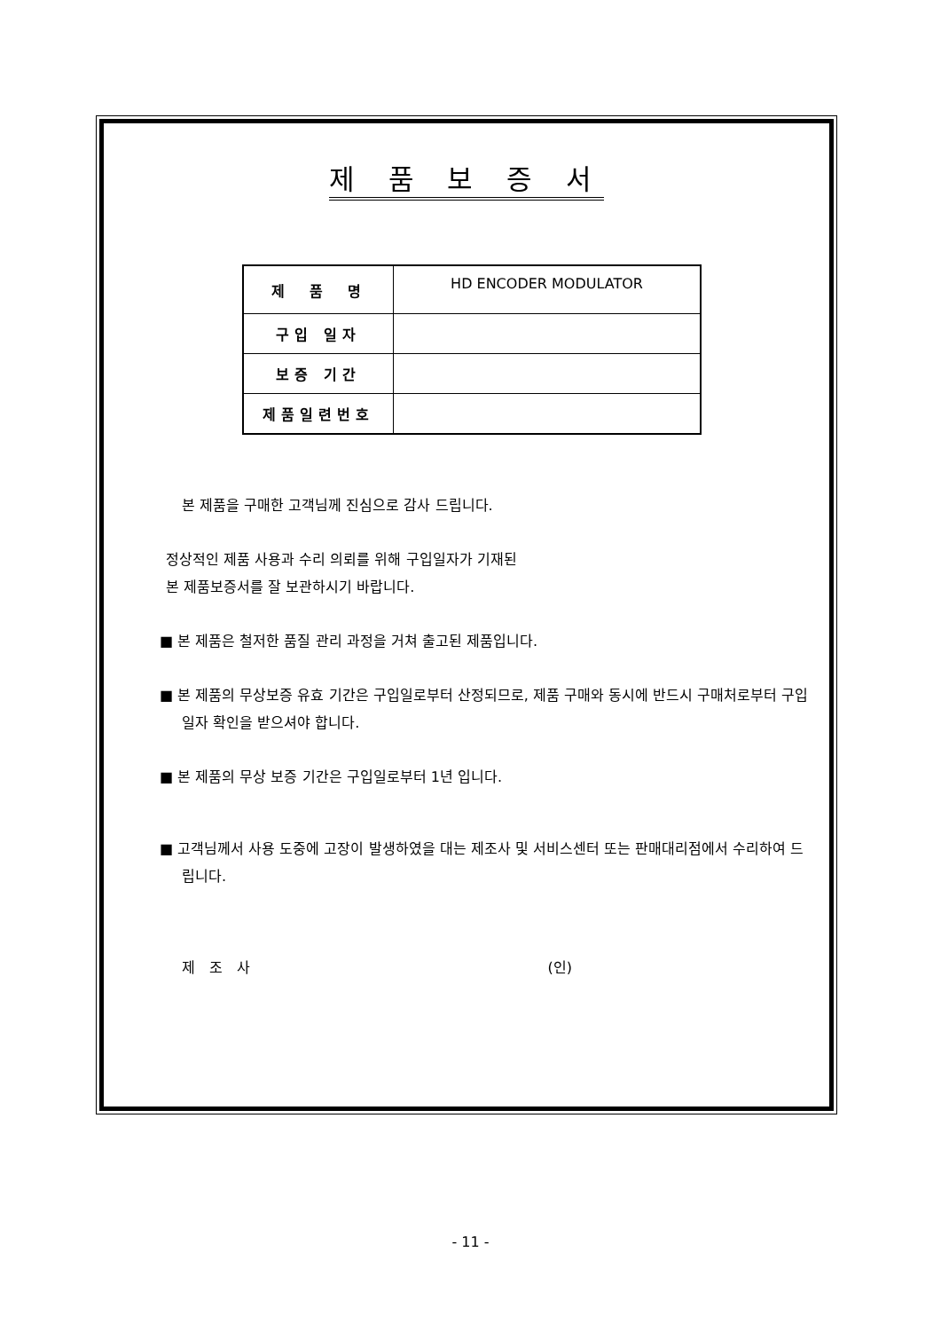제 품 보 증 서
| 제 품 명 | HD ENCODER MODULATOR |
| 구입 일자 | |
| 보증 기간 | |
| 제품일련번호 | |
본 제품을 구매한 고객님께 진심으로 감사 드립니다.
정상적인 제품 사용과 수리 의뢰를 위해 구입일자가 기재된
본 제품보증서를 잘 보관하시기 바랍니다.
■ 본 제품은 철저한 품질 관리 과정을 거쳐 출고된 제품입니다.
■ 본 제품의 무상보증 유효 기간은 구입일로부터 산정되므로, 제품 구매와 동시에 반드시 구매처로부터 구입 일자 확인을 받으셔야 합니다.
■ 본 제품의 무상 보증 기간은 구입일로부터 1년 입니다.
■ 고객님께서 사용 도중에 고장이 발생하였을 대는 제조사 및 서비스센터 또는 판매대리점에서 수리하여 드립니다.
제　조　사 (인)
- 11 -